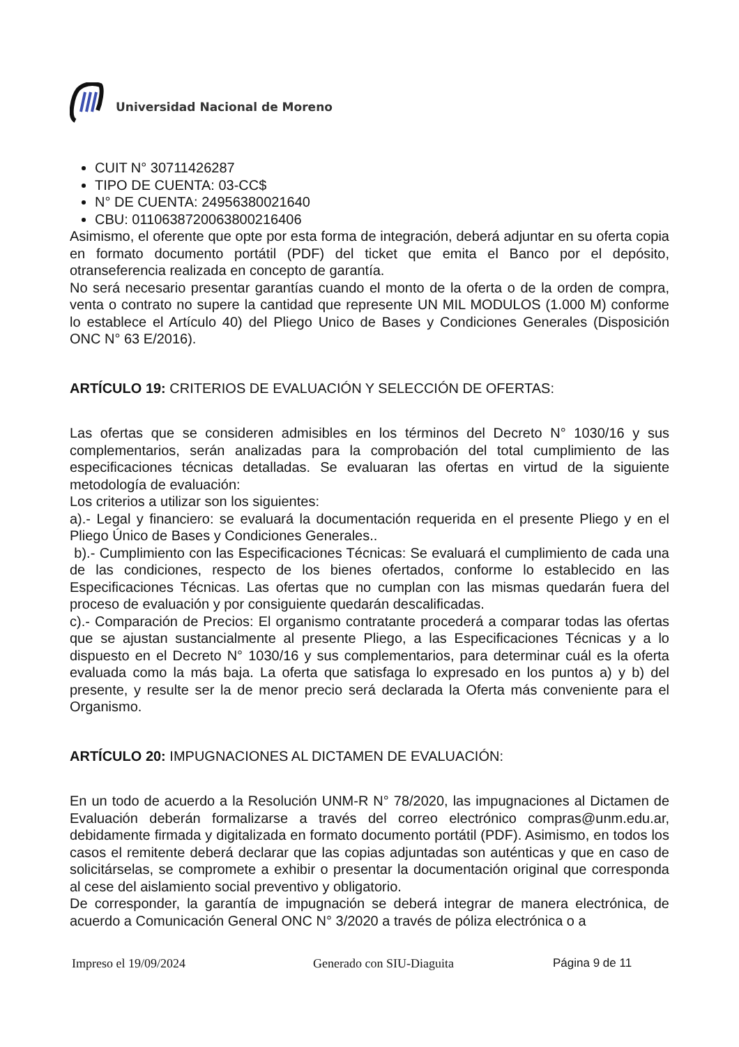Universidad Nacional de Moreno
CUIT N° 30711426287
TIPO DE CUENTA: 03-CC$
N° DE CUENTA: 24956380021640
CBU: 0110638720063800216406
Asimismo, el oferente que opte por esta forma de integración, deberá adjuntar en su oferta copia en formato documento portátil (PDF) del ticket que emita el Banco por el depósito, otranseferencia realizada en concepto de garantía.
No será necesario presentar garantías cuando el monto de la oferta o de la orden de compra, venta o contrato no supere la cantidad que represente UN MIL MODULOS (1.000 M) conforme lo establece el Artículo 40) del Pliego Unico de Bases y Condiciones Generales (Disposición ONC N° 63 E/2016).
ARTÍCULO 19: CRITERIOS DE EVALUACIÓN Y SELECCIÓN DE OFERTAS:
Las ofertas que se consideren admisibles en los términos del Decreto N° 1030/16 y sus complementarios, serán analizadas para la comprobación del total cumplimiento de las especificaciones técnicas detalladas. Se evaluaran las ofertas en virtud de la siguiente metodología de evaluación:
Los criterios a utilizar son los siguientes:
a).- Legal y financiero: se evaluará la documentación requerida en el presente Pliego y en el Pliego Único de Bases y Condiciones Generales..
b).- Cumplimiento con las Especificaciones Técnicas: Se evaluará el cumplimiento de cada una de las condiciones, respecto de los bienes ofertados, conforme lo establecido en las Especificaciones Técnicas. Las ofertas que no cumplan con las mismas quedarán fuera del proceso de evaluación y por consiguiente quedarán descalificadas.
c).- Comparación de Precios: El organismo contratante procederá a comparar todas las ofertas que se ajustan sustancialmente al presente Pliego, a las Especificaciones Técnicas y a lo dispuesto en el Decreto N° 1030/16 y sus complementarios, para determinar cuál es la oferta evaluada como la más baja. La oferta que satisfaga lo expresado en los puntos a) y b) del presente, y resulte ser la de menor precio será declarada la Oferta más conveniente para el Organismo.
ARTÍCULO 20: IMPUGNACIONES AL DICTAMEN DE EVALUACIÓN:
En un todo de acuerdo a la Resolución UNM-R N° 78/2020, las impugnaciones al Dictamen de Evaluación deberán formalizarse a través del correo electrónico compras@unm.edu.ar, debidamente firmada y digitalizada en formato documento portátil (PDF). Asimismo, en todos los casos el remitente deberá declarar que las copias adjuntadas son auténticas y que en caso de solicitárselas, se compromete a exhibir o presentar la documentación original que corresponda al cese del aislamiento social preventivo y obligatorio.
De corresponder, la garantía de impugnación se deberá integrar de manera electrónica, de acuerdo a Comunicación General ONC N° 3/2020 a través de póliza electrónica o a
Impreso el 19/09/2024 Generado con SIU-Diaguita Página 9 de 11